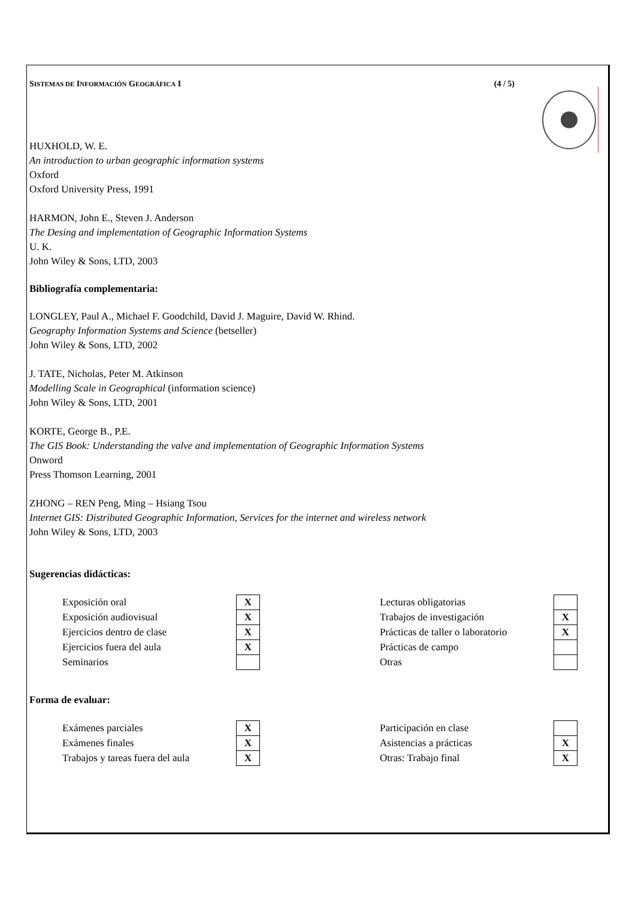SISTEMAS DE INFORMACIÓN GEOGRÁFICA I (4 / 5)
HUXHOLD, W. E.
An introduction to urban geographic information systems
Oxford
Oxford University Press, 1991
HARMON, John E., Steven J. Anderson
The Desing and implementation of Geographic Information Systems
U. K.
John Wiley & Sons, LTD, 2003
Bibliografía complementaria:
LONGLEY, Paul A., Michael F. Goodchild, David J. Maguire, David W. Rhind.
Geography Information Systems and Science (betseller)
John Wiley & Sons, LTD, 2002
J. TATE, Nicholas, Peter M. Atkinson
Modelling Scale in Geographical (information science)
John Wiley & Sons, LTD, 2001
KORTE, George B., P.E.
The GIS Book: Understanding the valve and implementation of Geographic Information Systems
Onword
Press Thomson Learning, 2001
ZHONG – REN Peng, Ming – Hsiang Tsou
Internet GIS: Distributed Geographic Information, Services for the internet and wireless network
John Wiley & Sons, LTD, 2003
Sugerencias didácticas:
| Exposición oral | X | | Lecturas obligatorias | |
| Exposición audiovisual | X | | Trabajos de investigación | X |
| Ejercicios dentro de clase | X | | Prácticas de taller o laboratorio | X |
| Ejercicios fuera del aula | X | | Prácticas de campo | |
| Seminarios | | | Otras | |
Forma de evaluar:
| Exámenes parciales | X | | Participación en clase | |
| Exámenes finales | X | | Asistencias a prácticas | X |
| Trabajos y tareas fuera del aula | X | | Otras: Trabajo final | X |